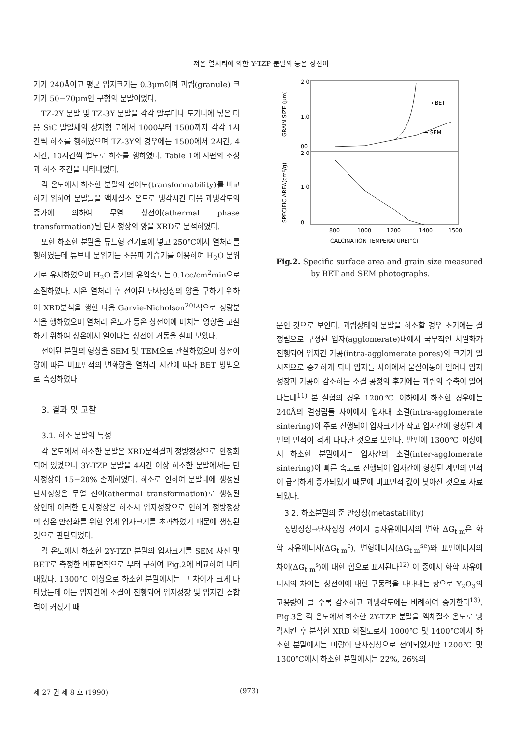저온 열처리에 의한 Y-TZP 분말의 등온 상전이
기가 240Å이고 평균 입자크기는 0.3μm이며 과립(granule) 크기가 50−70μm인 구형의 분말이었다.
TZ-2Y 분말 및 TZ-3Y 분말을 각각 알루미나 도가니에 넣은 다음 SiC 발열체의 상자형 로에서 1000부터 1500까지 각각 1시간씩 하소를 행하였으며 TZ-3Y의 경우에는 1500에서 2시간, 4시간, 10시간씩 별도로 하소를 행하였다. Table 1에 시편의 조성과 하소 조건을 나타내었다.
각 온도에서 하소한 분말의 전이도(transformability)를 비교하기 위하여 분말들을 액체질소 온도로 냉각시킨 다음 과냉각도의 증가에 의하여 무열 상전이(athermal phase transformation)된 단사정상의 양을 XRD로 분석하였다.
또한 하소한 분말을 튜브형 건기로에 넣고 250℃에서 열처리를 행하였는데 튜브내 분위기는 초음파 가습기를 이용하여 H<sub>2</sub>O 분위기로 유지하였으며 H<sub>2</sub>O 증기의 유입속도는 0.1cc/cm<sup>2</sup>min으로 조절하였다. 저온 열처리 후 전이된 단사정상의 양을 구하기 위하여 XRD분석을 행한 다음 Garvie-Nicholson<sup>20)</sup>식으로 정량분석을 행하였으며 열처리 온도가 등온 상전이에 미치는 영향을 고찰하기 위하여 상온에서 일어나는 상전이 거동을 살펴 보았다.
전이된 분말의 형상을 SEM 및 TEM으로 관찰하였으며 상전이량에 따른 비표면적의 변화량을 열처리 시간에 따라 BET 방법으로 측정하였다
3. 결과 및 고찰
3.1. 하소 분말의 특성
각 온도에서 하소한 분말은 XRD분석결과 정방정상으로 안정화되어 있었으나 3Y-TZP 분말을 4시간 이상 하소한 분말에서는 단사정상이 15−20% 존재하였다. 하소로 인하여 분말내에 생성된 단사정상은 무열 전이(athermal transformation)로 생성된 상인데 이러한 단사정상은 하소시 입자성장으로 인하여 정방정상의 상온 안정화를 위한 임계 입자크기를 초과하였기 때문에 생성된 것으로 판단되었다.
각 온도에서 하소한 2Y-TZP 분말의 입자크기를 SEM 사진 및 BET로 측정한 비표면적으로 부터 구하여 Fig.2에 비교하여 나타내었다. 1300℃ 이상으로 하소한 분말에서는 그 차이가 크게 나타났는데 이는 입자간에 소결이 진행되어 입자성장 및 입자간 결합력이 커졌기 때
2 0
1.0
00
2 0
1 0
0
GRAIN SIZE (μm)
SPECIFIC AREA(cm²/g)
→ BET
→ SEM
800
1000
1200
1400
1500
CALCINATION TEMPERATURE(°C)
Fig.2. Specific surface area and grain size measured by BET and SEM photographs.
문인 것으로 보인다. 과립상태의 분말을 하소할 경우 초기에는 결정립으로 구성된 입자(agglomerate)내에서 국부적인 치밀화가 진행되어 입자간 기공(intra-agglomerate pores)의 크기가 일시적으로 증가하게 되나 입자들 사이에서 물질이동이 일어나 입자 성장과 기공이 감소하는 소결 공정의 후기에는 과립의 수축이 일어나는데<sup>11)</sup> 본 실험의 경우 1200℃ 이하에서 하소한 경우에는 240Å의 결정립들 사이에서 입자내 소결(intra-agglomerate sintering)이 주로 진행되어 입자크기가 작고 입자간에 형성된 계면의 면적이 적게 나타난 것으로 보인다. 반면에 1300℃ 이상에서 하소한 분말에서는 입자간의 소결(inter-agglomerate sintering)이 빠른 속도로 진행되어 입자간에 형성된 계면의 면적이 급격하게 증가되었기 때문에 비표면적 값이 낮아진 것으로 사료되었다.
3.2. 하소분말의 준 안정성(metastability)
정방정상→단사정상 전이시 총자유에너지의 변화 ΔG<sub>t-m</sub>은 화학 자유에너지(ΔG<sub>t-m</sub><sup>c</sup>), 변형에너지(ΔG<sub>t-m</sub><sup>se</sup>)와 표면에너지의 차이(ΔG<sub>t-m</sub><sup>s</sup>)에 대한 합으로 표시된다<sup>12)</sup> 이 중에서 화학 자유에너지의 차이는 상전이에 대한 구동력을 나타내는 항으로 Y<sub>2</sub>O<sub>3</sub>의 고용량이 클 수록 감소하고 과냉각도에는 비례하여 증가한다<sup>13)</sup>. Fig.3은 각 온도에서 하소한 2Y-TZP 분말을 액체질소 온도로 냉각시킨 후 분석한 XRD 회절도로서 1000℃ 및 1400℃에서 하소한 분말에서는 미량이 단사정상으로 전이되었지만 1200℃ 및 1300℃에서 하소한 분말에서는 22%, 26%의
제 27 권 제 8 호 (1990) (973)